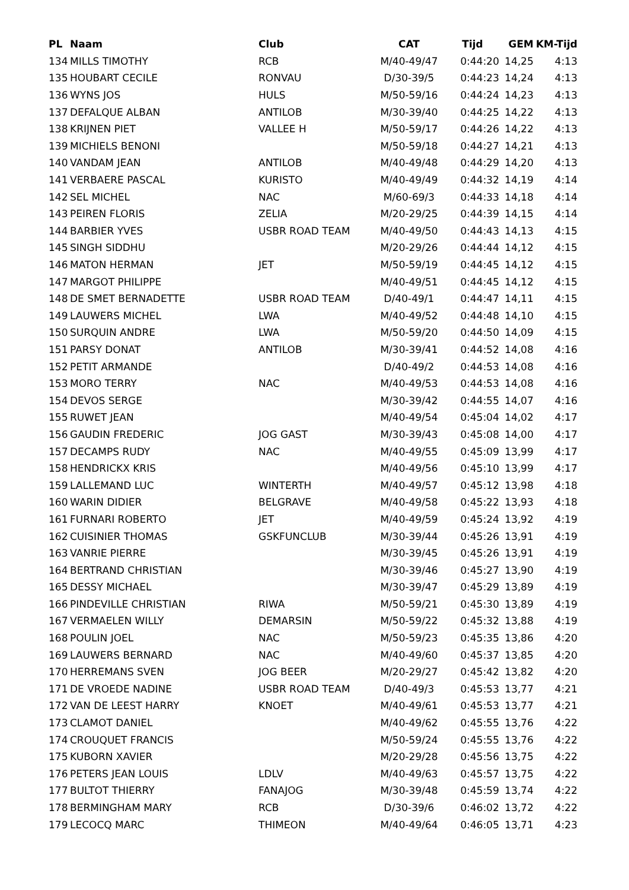| PL | Naam | Club | CAT | Tijd | GEM | KM-Tijd |
| --- | --- | --- | --- | --- | --- | --- |
| 134 | MILLS TIMOTHY | RCB | M/40-49/47 | 0:44:20 | 14,25 | 4:13 |
| 135 | HOUBART CECILE | RONVAU | D/30-39/5 | 0:44:23 | 14,24 | 4:13 |
| 136 | WYNS JOS | HULS | M/50-59/16 | 0:44:24 | 14,23 | 4:13 |
| 137 | DEFALQUE ALBAN | ANTILOB | M/30-39/40 | 0:44:25 | 14,22 | 4:13 |
| 138 | KRIJNEN PIET | VALLEE H | M/50-59/17 | 0:44:26 | 14,22 | 4:13 |
| 139 | MICHIELS BENONI | | M/50-59/18 | 0:44:27 | 14,21 | 4:13 |
| 140 | VANDAM JEAN | ANTILOB | M/40-49/48 | 0:44:29 | 14,20 | 4:13 |
| 141 | VERBAERE PASCAL | KURISTO | M/40-49/49 | 0:44:32 | 14,19 | 4:14 |
| 142 | SEL MICHEL | NAC | M/60-69/3 | 0:44:33 | 14,18 | 4:14 |
| 143 | PEIREN FLORIS | ZELIA | M/20-29/25 | 0:44:39 | 14,15 | 4:14 |
| 144 | BARBIER YVES | USBR ROAD TEAM | M/40-49/50 | 0:44:43 | 14,13 | 4:15 |
| 145 | SINGH SIDDHU | | M/20-29/26 | 0:44:44 | 14,12 | 4:15 |
| 146 | MATON HERMAN | JET | M/50-59/19 | 0:44:45 | 14,12 | 4:15 |
| 147 | MARGOT PHILIPPE | | M/40-49/51 | 0:44:45 | 14,12 | 4:15 |
| 148 | DE SMET BERNADETTE | USBR ROAD TEAM | D/40-49/1 | 0:44:47 | 14,11 | 4:15 |
| 149 | LAUWERS MICHEL | LWA | M/40-49/52 | 0:44:48 | 14,10 | 4:15 |
| 150 | SURQUIN ANDRE | LWA | M/50-59/20 | 0:44:50 | 14,09 | 4:15 |
| 151 | PARSY DONAT | ANTILOB | M/30-39/41 | 0:44:52 | 14,08 | 4:16 |
| 152 | PETIT ARMANDE | | D/40-49/2 | 0:44:53 | 14,08 | 4:16 |
| 153 | MORO TERRY | NAC | M/40-49/53 | 0:44:53 | 14,08 | 4:16 |
| 154 | DEVOS SERGE | | M/30-39/42 | 0:44:55 | 14,07 | 4:16 |
| 155 | RUWET JEAN | | M/40-49/54 | 0:45:04 | 14,02 | 4:17 |
| 156 | GAUDIN FREDERIC | JOG GAST | M/30-39/43 | 0:45:08 | 14,00 | 4:17 |
| 157 | DECAMPS RUDY | NAC | M/40-49/55 | 0:45:09 | 13,99 | 4:17 |
| 158 | HENDRICKX KRIS | | M/40-49/56 | 0:45:10 | 13,99 | 4:17 |
| 159 | LALLEMAND LUC | WINTERTH | M/40-49/57 | 0:45:12 | 13,98 | 4:18 |
| 160 | WARIN DIDIER | BELGRAVE | M/40-49/58 | 0:45:22 | 13,93 | 4:18 |
| 161 | FURNARI ROBERTO | JET | M/40-49/59 | 0:45:24 | 13,92 | 4:19 |
| 162 | CUISINIER THOMAS | GSKFUNCLUB | M/30-39/44 | 0:45:26 | 13,91 | 4:19 |
| 163 | VANRIE PIERRE | | M/30-39/45 | 0:45:26 | 13,91 | 4:19 |
| 164 | BERTRAND CHRISTIAN | | M/30-39/46 | 0:45:27 | 13,90 | 4:19 |
| 165 | DESSY MICHAEL | | M/30-39/47 | 0:45:29 | 13,89 | 4:19 |
| 166 | PINDEVILLE CHRISTIAN | RIWA | M/50-59/21 | 0:45:30 | 13,89 | 4:19 |
| 167 | VERMAELEN WILLY | DEMARSIN | M/50-59/22 | 0:45:32 | 13,88 | 4:19 |
| 168 | POULIN JOEL | NAC | M/50-59/23 | 0:45:35 | 13,86 | 4:20 |
| 169 | LAUWERS BERNARD | NAC | M/40-49/60 | 0:45:37 | 13,85 | 4:20 |
| 170 | HERREMANS SVEN | JOG BEER | M/20-29/27 | 0:45:42 | 13,82 | 4:20 |
| 171 | DE VROEDE NADINE | USBR ROAD TEAM | D/40-49/3 | 0:45:53 | 13,77 | 4:21 |
| 172 | VAN DE LEEST HARRY | KNOET | M/40-49/61 | 0:45:53 | 13,77 | 4:21 |
| 173 | CLAMOT DANIEL | | M/40-49/62 | 0:45:55 | 13,76 | 4:22 |
| 174 | CROUQUET FRANCIS | | M/50-59/24 | 0:45:55 | 13,76 | 4:22 |
| 175 | KUBORN XAVIER | | M/20-29/28 | 0:45:56 | 13,75 | 4:22 |
| 176 | PETERS JEAN LOUIS | LDLV | M/40-49/63 | 0:45:57 | 13,75 | 4:22 |
| 177 | BULTOT THIERRY | FANAJOG | M/30-39/48 | 0:45:59 | 13,74 | 4:22 |
| 178 | BERMINGHAM MARY | RCB | D/30-39/6 | 0:46:02 | 13,72 | 4:22 |
| 179 | LECOCQ MARC | THIMEON | M/40-49/64 | 0:46:05 | 13,71 | 4:23 |